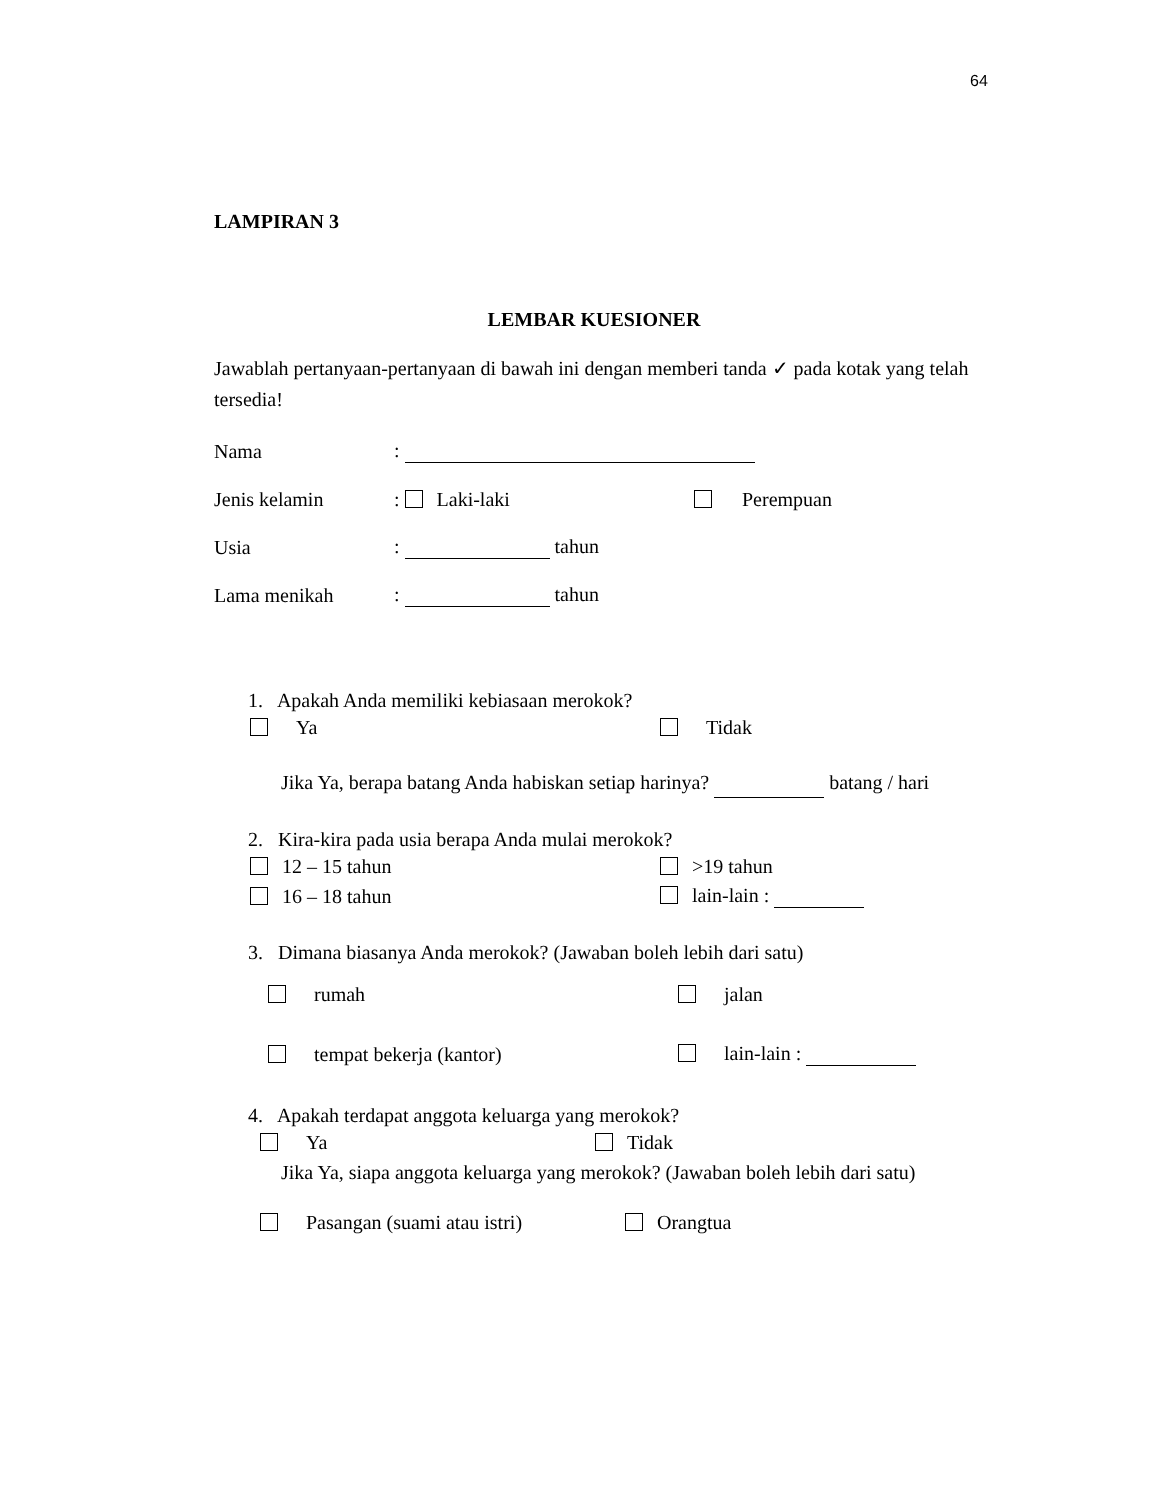64
LAMPIRAN 3
LEMBAR KUESIONER
Jawablah pertanyaan-pertanyaan di bawah ini dengan memberi tanda ✓ pada kotak yang telah tersedia!
Nama:
Jenis kelamin: Laki-laki Perempuan
Usia: tahun
Lama menikah: tahun
1. Apakah Anda memiliki kebiasaan merokok?
Ya Tidak
Jika Ya, berapa batang Anda habiskan setiap harinya? batang / hari
2. Kira-kira pada usia berapa Anda mulai merokok?
12 – 15 tahun >19 tahun
16 – 18 tahun lain-lain :
3. Dimana biasanya Anda merokok? (Jawaban boleh lebih dari satu)
rumah jalan
tempat bekerja (kantor) lain-lain :
4. Apakah terdapat anggota keluarga yang merokok?
Ya Tidak
Jika Ya, siapa anggota keluarga yang merokok? (Jawaban boleh lebih dari satu)
Pasangan (suami atau istri) Orangtua